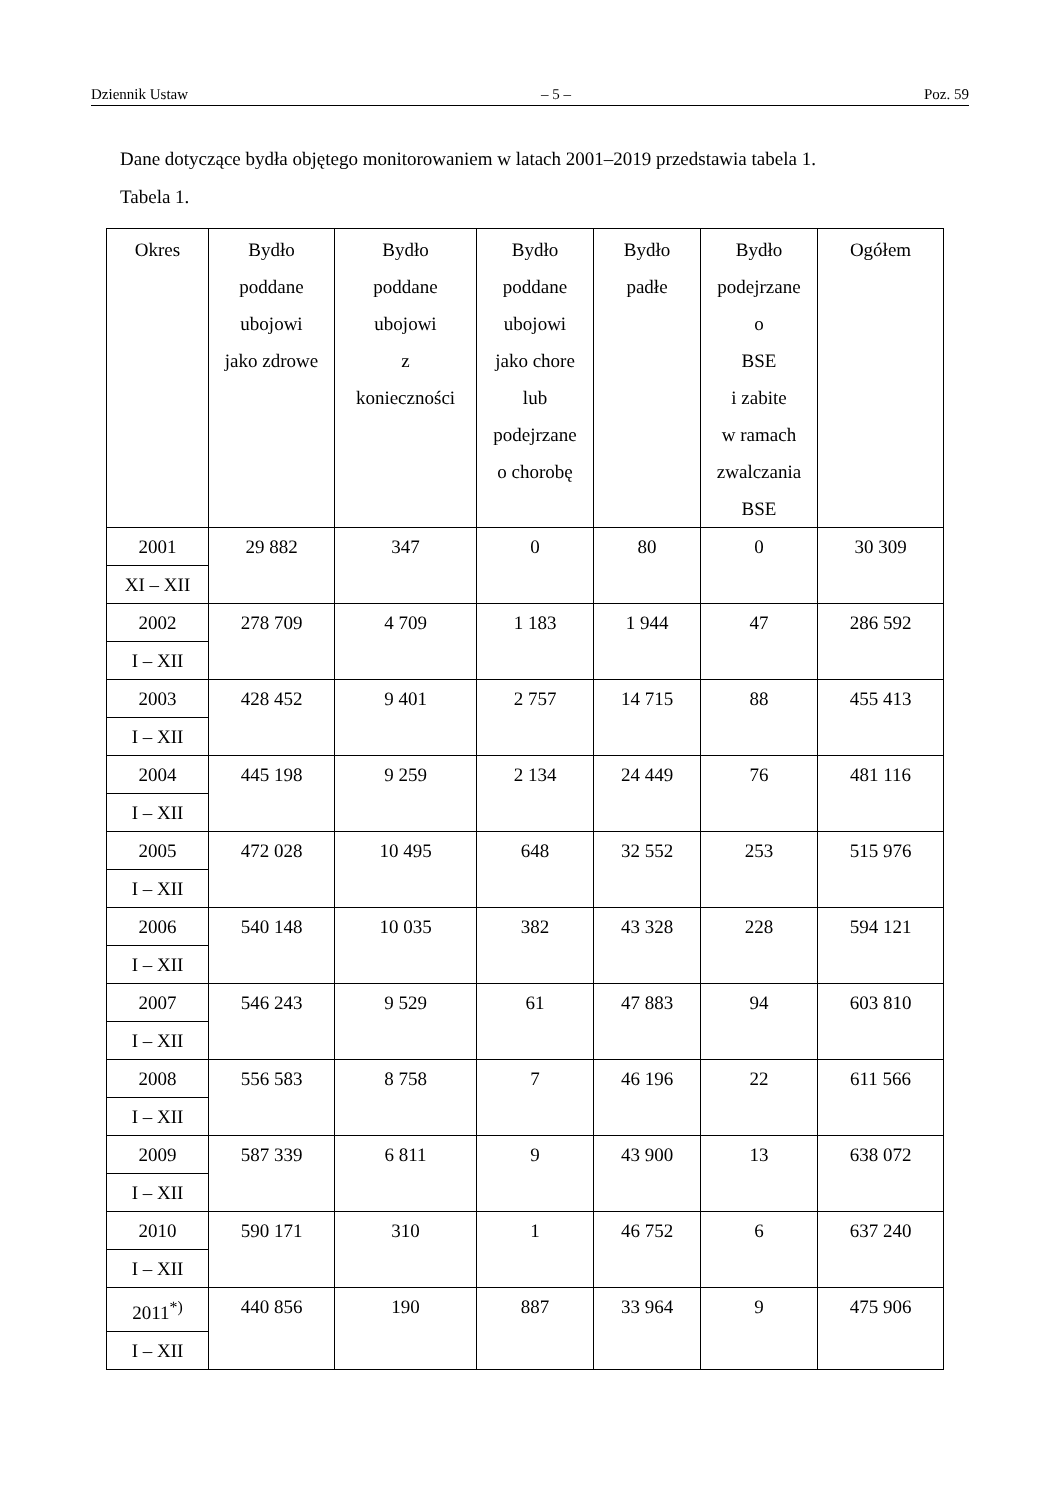Dziennik Ustaw – 5 – Poz. 59
Dane dotyczące bydła objętego monitorowaniem w latach 2001–2019 przedstawia tabela 1.
Tabela 1.
| Okres | Bydło poddane ubojowi jako zdrowe | Bydło poddane ubojowi z konieczności | Bydło poddane ubojowi jako chore lub podejrzane o chorobę | Bydło padłe | Bydło podejrzane o BSE i zabite w ramach zwalczania BSE | Ogółem |
| --- | --- | --- | --- | --- | --- | --- |
| 2001 | 29 882 | 347 | 0 | 80 | 0 | 30 309 |
| XI – XII | | | | | | |
| 2002 | 278 709 | 4 709 | 1 183 | 1 944 | 47 | 286 592 |
| I – XII | | | | | | |
| 2003 | 428 452 | 9 401 | 2 757 | 14 715 | 88 | 455 413 |
| I – XII | | | | | | |
| 2004 | 445 198 | 9 259 | 2 134 | 24 449 | 76 | 481 116 |
| I – XII | | | | | | |
| 2005 | 472 028 | 10 495 | 648 | 32 552 | 253 | 515 976 |
| I – XII | | | | | | |
| 2006 | 540 148 | 10 035 | 382 | 43 328 | 228 | 594 121 |
| I – XII | | | | | | |
| 2007 | 546 243 | 9 529 | 61 | 47 883 | 94 | 603 810 |
| I – XII | | | | | | |
| 2008 | 556 583 | 8 758 | 7 | 46 196 | 22 | 611 566 |
| I – XII | | | | | | |
| 2009 | 587 339 | 6 811 | 9 | 43 900 | 13 | 638 072 |
| I – XII | | | | | | |
| 2010 | 590 171 | 310 | 1 | 46 752 | 6 | 637 240 |
| I – XII | | | | | | |
| 2011<sup>*)</sup> | 440 856 | 190 | 887 | 33 964 | 9 | 475 906 |
| I – XII | | | | | | |